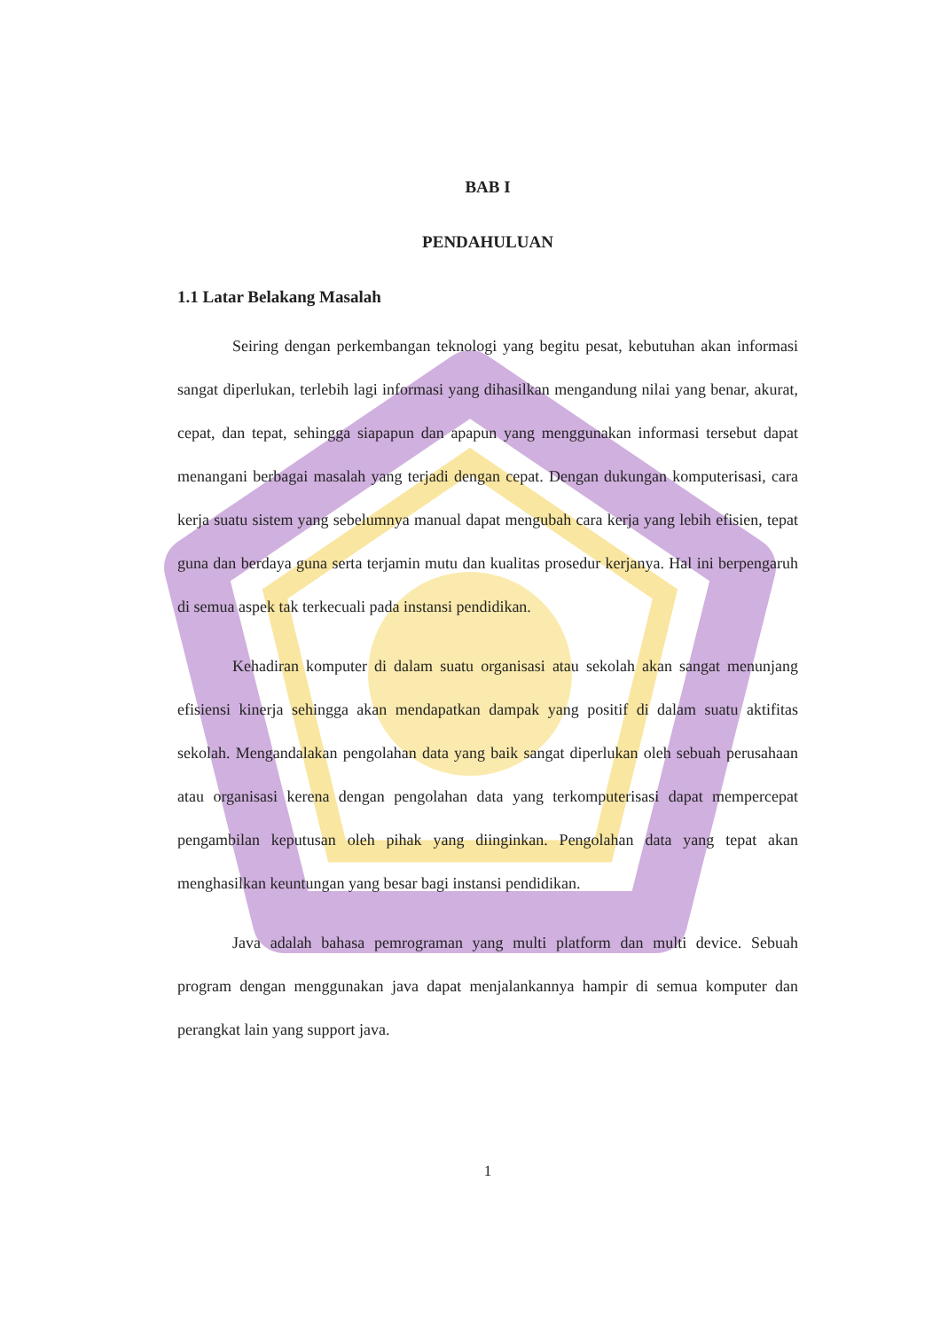BAB I
PENDAHULUAN
1.1 Latar Belakang Masalah
Seiring dengan perkembangan teknologi yang begitu pesat, kebutuhan akan informasi sangat diperlukan, terlebih lagi informasi yang dihasilkan mengandung nilai yang benar, akurat, cepat, dan tepat, sehingga siapapun dan apapun yang menggunakan informasi tersebut dapat menangani berbagai masalah yang terjadi dengan cepat. Dengan dukungan komputerisasi, cara kerja suatu sistem yang sebelumnya manual dapat mengubah cara kerja yang lebih efisien, tepat guna dan berdaya guna serta terjamin mutu dan kualitas prosedur kerjanya. Hal ini berpengaruh di semua aspek tak terkecuali pada instansi pendidikan.
Kehadiran komputer di dalam suatu organisasi atau sekolah akan sangat menunjang efisiensi kinerja sehingga akan mendapatkan dampak yang positif di dalam suatu aktifitas sekolah. Mengandalakan pengolahan data yang baik sangat diperlukan oleh sebuah perusahaan atau organisasi kerena dengan pengolahan data yang terkomputerisasi dapat mempercepat pengambilan keputusan oleh pihak yang diinginkan. Pengolahan data yang tepat akan menghasilkan keuntungan yang besar bagi instansi pendidikan.
Java adalah bahasa pemrograman yang multi platform dan multi device. Sebuah program dengan menggunakan java dapat menjalankannya hampir di semua komputer dan perangkat lain yang support java.
1